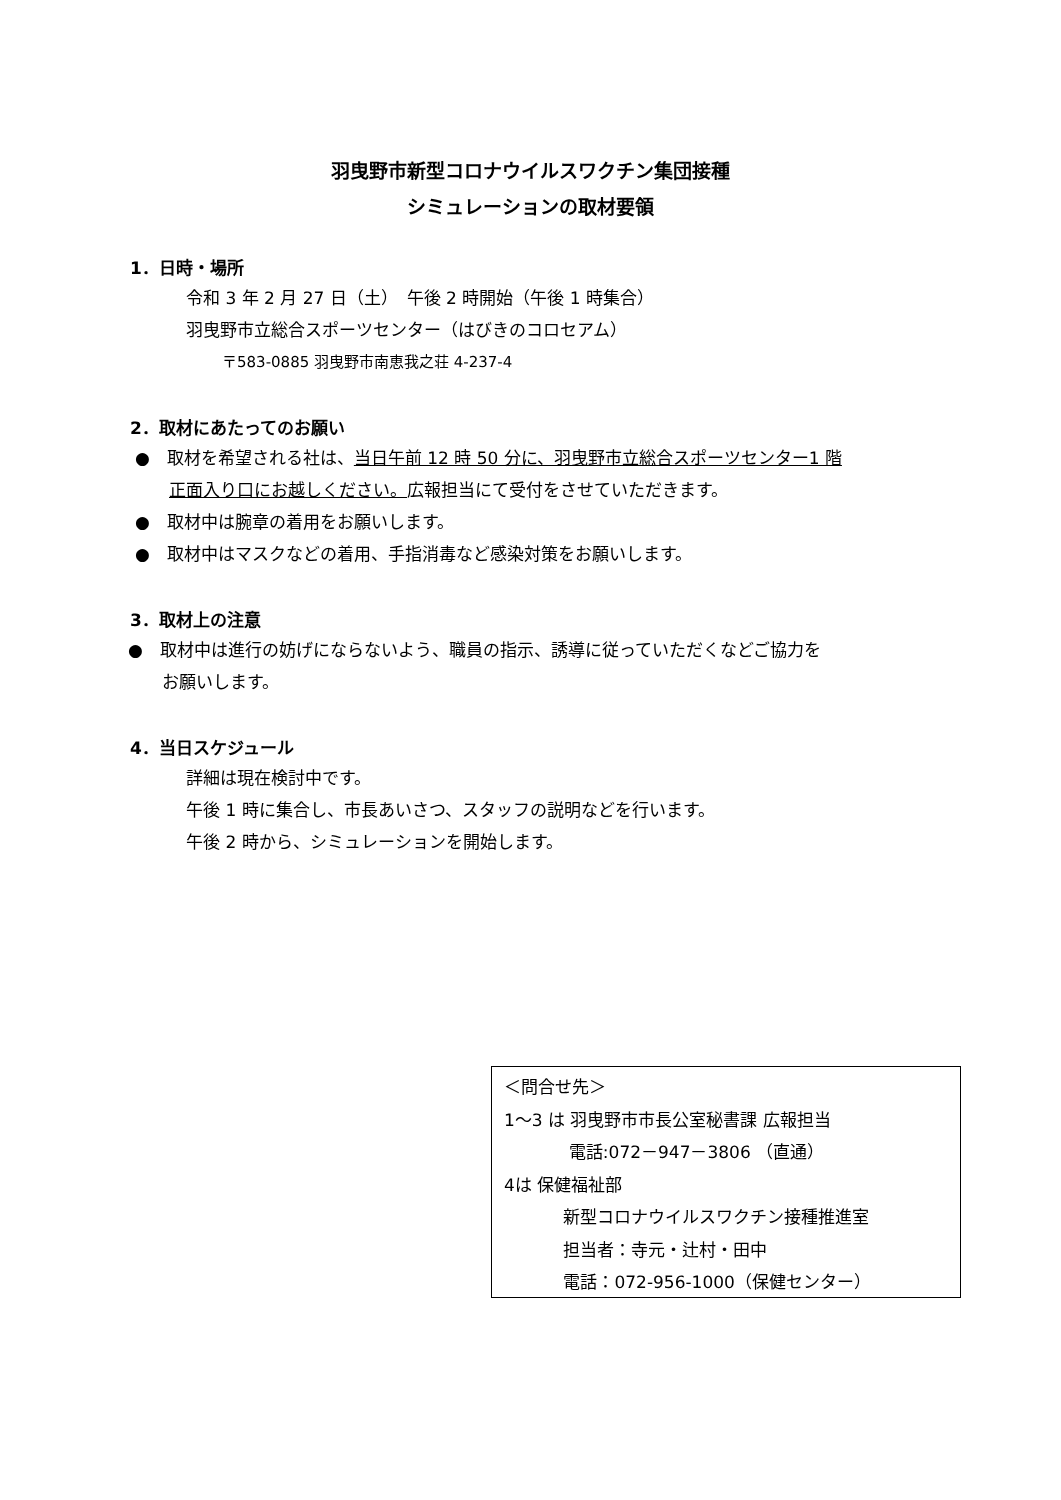羽曳野市新型コロナウイルスワクチン集団接種
シミュレーションの取材要領
1．日時・場所
令和 3 年 2 月 27 日（土）　午後 2 時開始（午後 1 時集合）
羽曳野市立総合スポーツセンター（はびきのコロセアム）
〒583-0885 羽曳野市南恵我之荘 4-237-4
2．取材にあたってのお願い
●　取材を希望される社は、当日午前 12 時 50 分に、羽曳野市立総合スポーツセンター1 階
　　正面入り口にお越しください。広報担当にて受付をさせていただきます。
●　取材中は腕章の着用をお願いします。
●　取材中はマスクなどの着用、手指消毒など感染対策をお願いします。
3．取材上の注意
●　取材中は進行の妨げにならないよう、職員の指示、誘導に従っていただくなどご協力を
　　お願いします。
4．当日スケジュール
詳細は現在検討中です。
午後 1 時に集合し、市長あいさつ、スタッフの説明などを行います。
午後 2 時から、シミュレーションを開始します。
＜問合せ先＞
1～3 は 羽曳野市市長公室秘書課 広報担当
電話:072－947－3806 （直通）
4は 保健福祉部
新型コロナウイルスワクチン接種推進室
担当者：寺元・辻村・田中
電話：072-956-1000（保健センター）